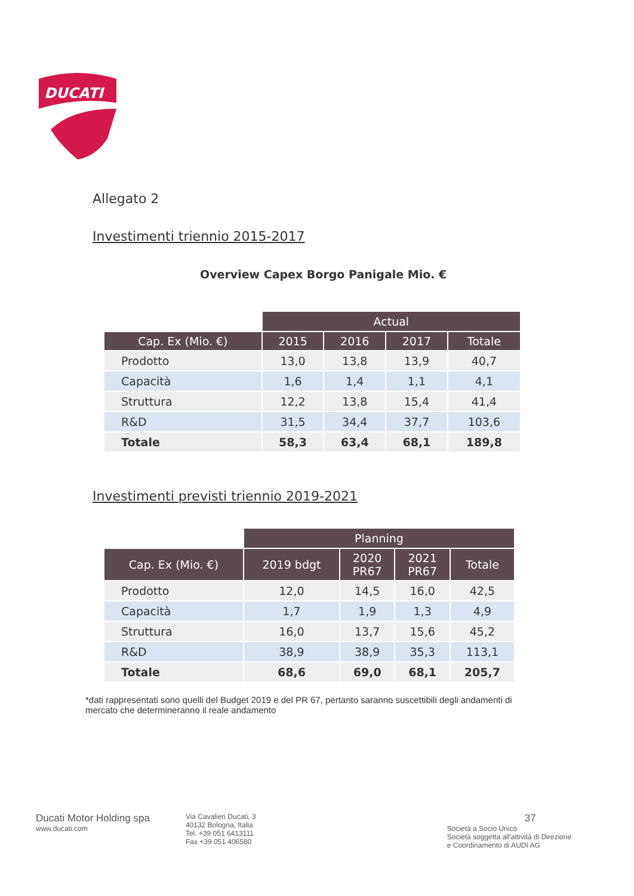DUCATI
Allegato 2
Investimenti triennio 2015-2017
Overview Capex Borgo Panigale Mio. €
| | Actual | | | |
| Cap. Ex (Mio. €) | 2015 | 2016 | 2017 | Totale |
| Prodotto | 13,0 | 13,8 | 13,9 | 40,7 |
| Capacità | 1,6 | 1,4 | 1,1 | 4,1 |
| Struttura | 12,2 | 13,8 | 15,4 | 41,4 |
| R&D | 31,5 | 34,4 | 37,7 | 103,6 |
| Totale | 58,3 | 63,4 | 68,1 | 189,8 |
Investimenti previsti triennio 2019-2021
| | Planning | | | |
| Cap. Ex (Mio. €) | 2019 bdgt | 2020 PR67 | 2021 PR67 | Totale |
| Prodotto | 12,0 | 14,5 | 16,0 | 42,5 |
| Capacità | 1,7 | 1,9 | 1,3 | 4,9 |
| Struttura | 16,0 | 13,7 | 15,6 | 45,2 |
| R&D | 38,9 | 38,9 | 35,3 | 113,1 |
| Totale | 68,6 | 69,0 | 68,1 | 205,7 |
*dati rappresentati sono quelli del Budget 2019 e del PR 67, pertanto saranno suscettibili degli andamenti di mercato che determineranno il reale andamento
Ducati Motor Holding spa
www.ducati.com
Via Cavalieri Ducati, 3
40132 Bologna, Italia
Tel. +39 051 6413111
Fax +39 051 406580
37
Società a Socio Unico
Società soggetta all'attività di Direzione
e Coordinamento di AUDI AG